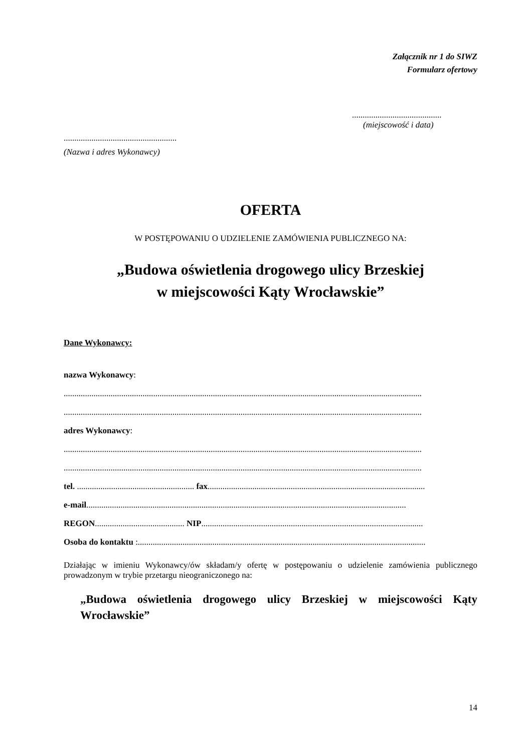Załącznik nr 1 do SIWZ
Formularz ofertowy
..........................................
(miejscowość i data)
.....................................................
(Nazwa i adres Wykonawcy)
OFERTA
W POSTĘPOWANIU O UDZIELENIE ZAMÓWIENIA PUBLICZNEGO NA:
„Budowa oświetlenia drogowego ulicy Brzeskiej
w miejscowości Kąty Wrocławskie”
Dane Wykonawcy:
nazwa Wykonawcy:
........................................................................................................................................................................
........................................................................................................................................................................
adres Wykonawcy:
........................................................................................................................................................................
........................................................................................................................................................................
tel. ....................................................... fax......................................................................................................
e-mail......................................................................................................................................................
REGON.......................................... NIP........................................................................................................
Osoba do kontaktu :.......................................................................................................................................
Działając w imieniu Wykonawcy/ów składam/y ofertę w postępowaniu o udzielenie zamówienia publicznego prowadzonym w trybie przetargu nieograniczonego na:
„Budowa oświetlenia drogowego ulicy Brzeskiej w miejscowości Kąty Wrocławskie”
14